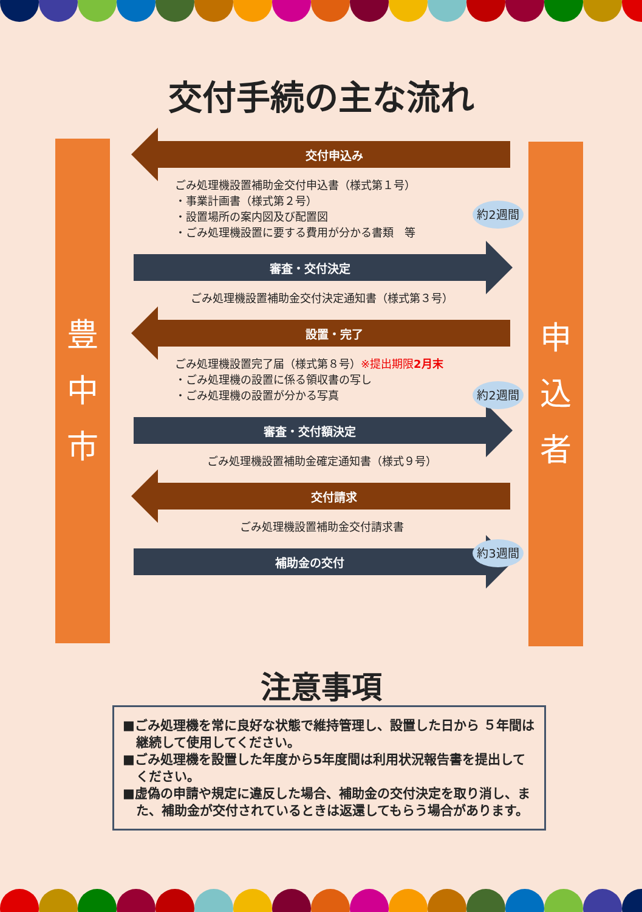交付手続の主な流れ
豊
中
市
申
込
者
交付申込み
ごみ処理機設置補助金交付申込書（様式第１号）
・事業計画書（様式第２号）
・設置場所の案内図及び配置図
・ごみ処理機設置に要する費用が分かる書類　等
審査・交付決定
ごみ処理機設置補助金交付決定通知書（様式第３号）
設置・完了
ごみ処理機設置完了届（様式第８号）※提出期限2月末
・ごみ処理機の設置に係る領収書の写し
・ごみ処理機の設置が分かる写真
審査・交付額決定
ごみ処理機設置補助金確定通知書（様式９号）
交付請求
ごみ処理機設置補助金交付請求書
補助金の交付
約2週間
約2週間
約3週間
注意事項
■ごみ処理機を常に良好な状態で維持管理し、設置した日から ５年間は継続して使用してください。
■ごみ処理機を設置した年度から5年度間は利用状況報告書を提出してください。
■虚偽の申請や規定に違反した場合、補助金の交付決定を取り消し、また、補助金が交付されているときは返還してもらう場合があります。